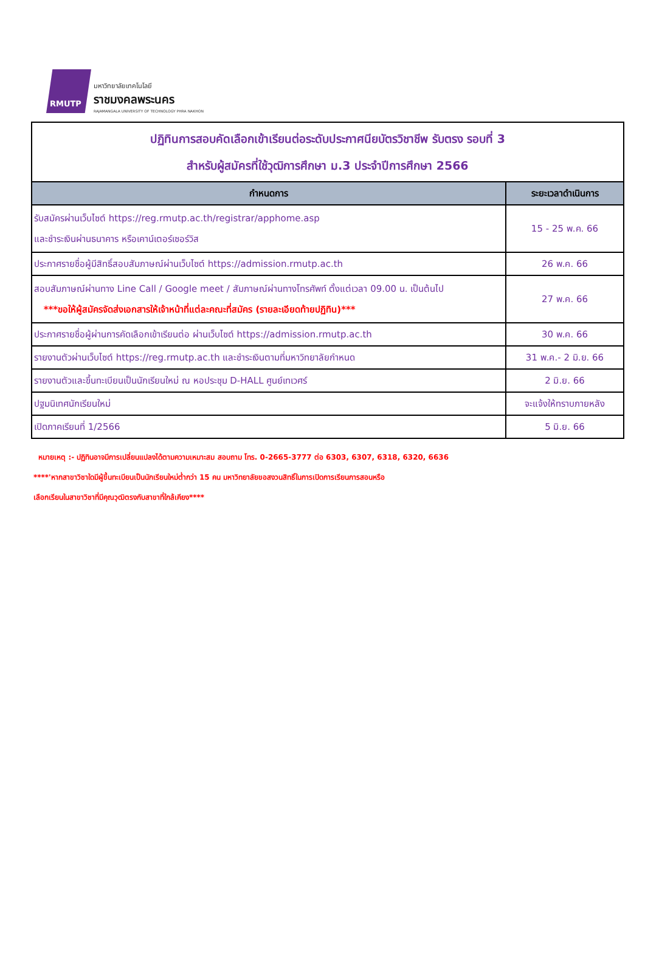RMUTP
มหาวิทยาลัยเทคโนโลยี
ราชมงคลพระนคร
RAJAMANGALA UNIVERSITY OF TECHNOLOGY PHRA NAKHON
| ปฏิทินการสอบคัดเลือกเข้าเรียนต่อระดับประกาศนียบัตรวิชาชีพ รับตรง รอบที่ 3 สำหรับผู้สมัครที่ใช้วุฒิการศึกษา ม.3 ประจำปีการศึกษา 2566 | |
| กำหนดการ | ระยะเวลาดำเนินการ |
| รับสมัครผ่านเว็บไซต์ https://reg.rmutp.ac.th/registrar/apphome.asp และชำระเงินผ่านธนาคาร หรือเคาน์เตอร์เซอร์วิส | 15 - 25 พ.ค. 66 |
| ประกาศรายชื่อผู้มีสิทธิ์สอบสัมภาษณ์ผ่านเว็บไซต์ https://admission.rmutp.ac.th | 26 พ.ค. 66 |
| สอบสัมภาษณ์ผ่านทาง Line Call / Google meet / สัมภาษณ์ผ่านทางโทรศัพท์ ตั้งแต่เวลา 09.00 น. เป็นต้นไป ***ขอให้ผู้สมัครจัดส่งเอกสารให้เจ้าหน้าที่แต่ละคณะที่สมัคร (รายละเอียดท้ายปฏิทิน)*** | 27 พ.ค. 66 |
| ประกาศรายชื่อผู้ผ่านการคัดเลือกเข้าเรียนต่อ ผ่านเว็บไซต์ https://admission.rmutp.ac.th | 30 พ.ค. 66 |
| รายงานตัวผ่านเว็บไซต์ https://reg.rmutp.ac.th และชำระเงินตามที่มหาวิทยาลัยกำหนด | 31 พ.ค.- 2 มิ.ย. 66 |
| รายงานตัวและขึ้นทะเบียนเป็นนักเรียนใหม่ ณ หอประชุม D-HALL ศูนย์เทเวศร์ | 2 มิ.ย. 66 |
| ปฐมนิเทศนักเรียนใหม่ | จะแจ้งให้ทราบภายหลัง |
| เปิดภาคเรียนที่ 1/2566 | 5 มิ.ย. 66 |
หมายเหตุ :- ปฏิทินอาจมีการเปลี่ยนแปลงได้ตามความเหมาะสม สอบถาม โทร. 0-2665-3777 ต่อ 6303, 6307, 6318, 6320, 6636
****'หากสาขาวิชาใดมีผู้ขึ้นทะเบียนเป็นนักเรียนใหม่ต่ำกว่า 15 คน มหาวิทยาลัยขอสงวนสิทธิ์ในการเปิดการเรียนการสอนหรือ
เลือกเรียนในสาขาวิชาที่มีคุณวุฒิตรงกับสาขาที่ใกล้เคียง****